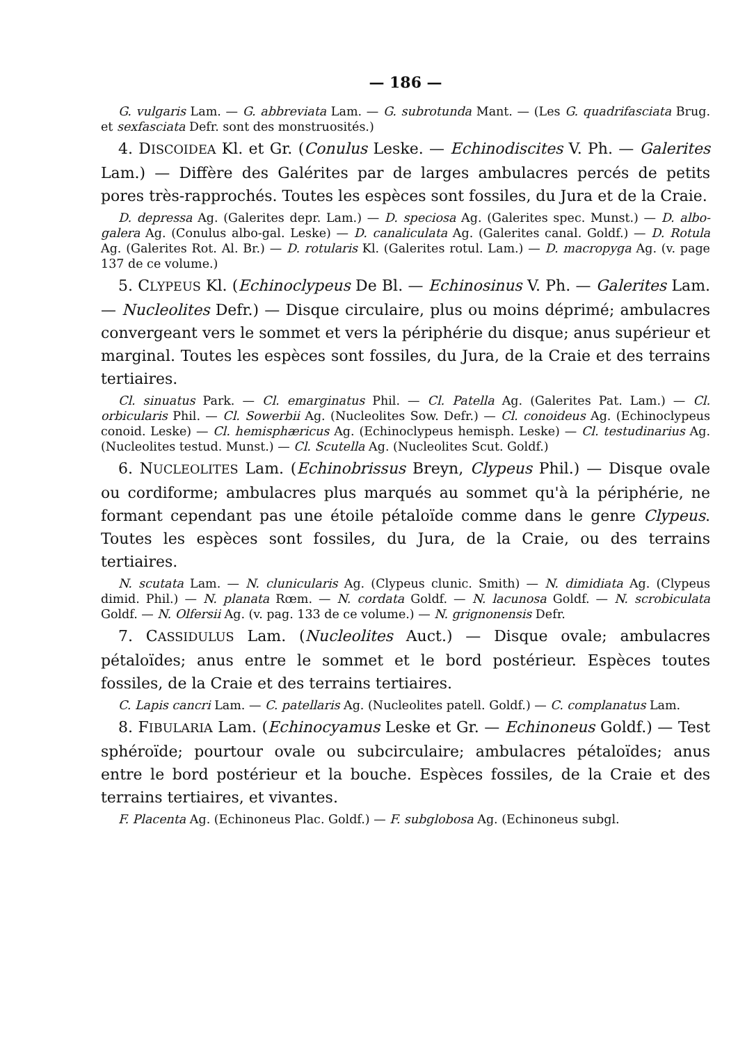— 186 —
G. vulgaris Lam. — G. abbreviata Lam. — G. subrotunda Mant. — (Les G. quadrifasciata Brug. et sexfasciata Defr. sont des monstruosités.)
4. DISCOIDEA Kl. et Gr. (Conulus Leske. — Echinodiscites V. Ph. — Galerites Lam.) — Diffère des Galérites par de larges ambulacres percés de petits pores très-rapprochés. Toutes les espèces sont fossiles, du Jura et de la Craie.
D. depressa Ag. (Galerites depr. Lam.) — D. speciosa Ag. (Galerites spec. Munst.) — D. albo-galera Ag. (Conulus albo-gal. Leske) — D. canaliculata Ag. (Galerites canal. Goldf.) — D. Rotula Ag. (Galerites Rot. Al. Br.) — D. rotularis Kl. (Galerites rotul. Lam.) — D. macropyga Ag. (v. page 137 de ce volume.)
5. CLYPEUS Kl. (Echinoclypeus De Bl. — Echinosinus V. Ph. — Galerites Lam. — Nucleolites Defr.) — Disque circulaire, plus ou moins déprimé; ambulacres convergeant vers le sommet et vers la périphérie du disque; anus supérieur et marginal. Toutes les espèces sont fossiles, du Jura, de la Craie et des terrains tertiaires.
Cl. sinuatus Park. — Cl. emarginatus Phil. — Cl. Patella Ag. (Galerites Pat. Lam.) — Cl. orbicularis Phil. — Cl. Sowerbii Ag. (Nucleolites Sow. Defr.) — Cl. conoideus Ag. (Echinoclypeus conoid. Leske) — Cl. hemisphæricus Ag. (Echinoclypeus hemisph. Leske) — Cl. testudinarius Ag. (Nucleolites testud. Munst.) — Cl. Scutella Ag. (Nucleolites Scut. Goldf.)
6. NUCLEOLITES Lam. (Echinobrissus Breyn, Clypeus Phil.) — Disque ovale ou cordiforme; ambulacres plus marqués au sommet qu'à la périphérie, ne formant cependant pas une étoile pétaloïde comme dans le genre Clypeus. Toutes les espèces sont fossiles, du Jura, de la Craie, ou des terrains tertiaires.
N. scutata Lam. — N. clunicularis Ag. (Clypeus clunic. Smith) — N. dimidiata Ag. (Clypeus dimid. Phil.) — N. planata Rœm. — N. cordata Goldf. — N. lacunosa Goldf. — N. scrobiculata Goldf. — N. Olfersii Ag. (v. pag. 133 de ce volume.) — N. grignonensis Defr.
7. CASSIDULUS Lam. (Nucleolites Auct.) — Disque ovale; ambulacres pétaloïdes; anus entre le sommet et le bord postérieur. Espèces toutes fossiles, de la Craie et des terrains tertiaires.
C. Lapis cancri Lam. — C. patellaris Ag. (Nucleolites patell. Goldf.) — C. complanatus Lam.
8. FIBULARIA Lam. (Echinocyamus Leske et Gr. — Echinoneus Goldf.) — Test sphéroïde; pourtour ovale ou subcirculaire; ambulacres pétaloïdes; anus entre le bord postérieur et la bouche. Espèces fossiles, de la Craie et des terrains tertiaires, et vivantes.
F. Placenta Ag. (Echinoneus Plac. Goldf.) — F. subglobosa Ag. (Echinoneus subgl.